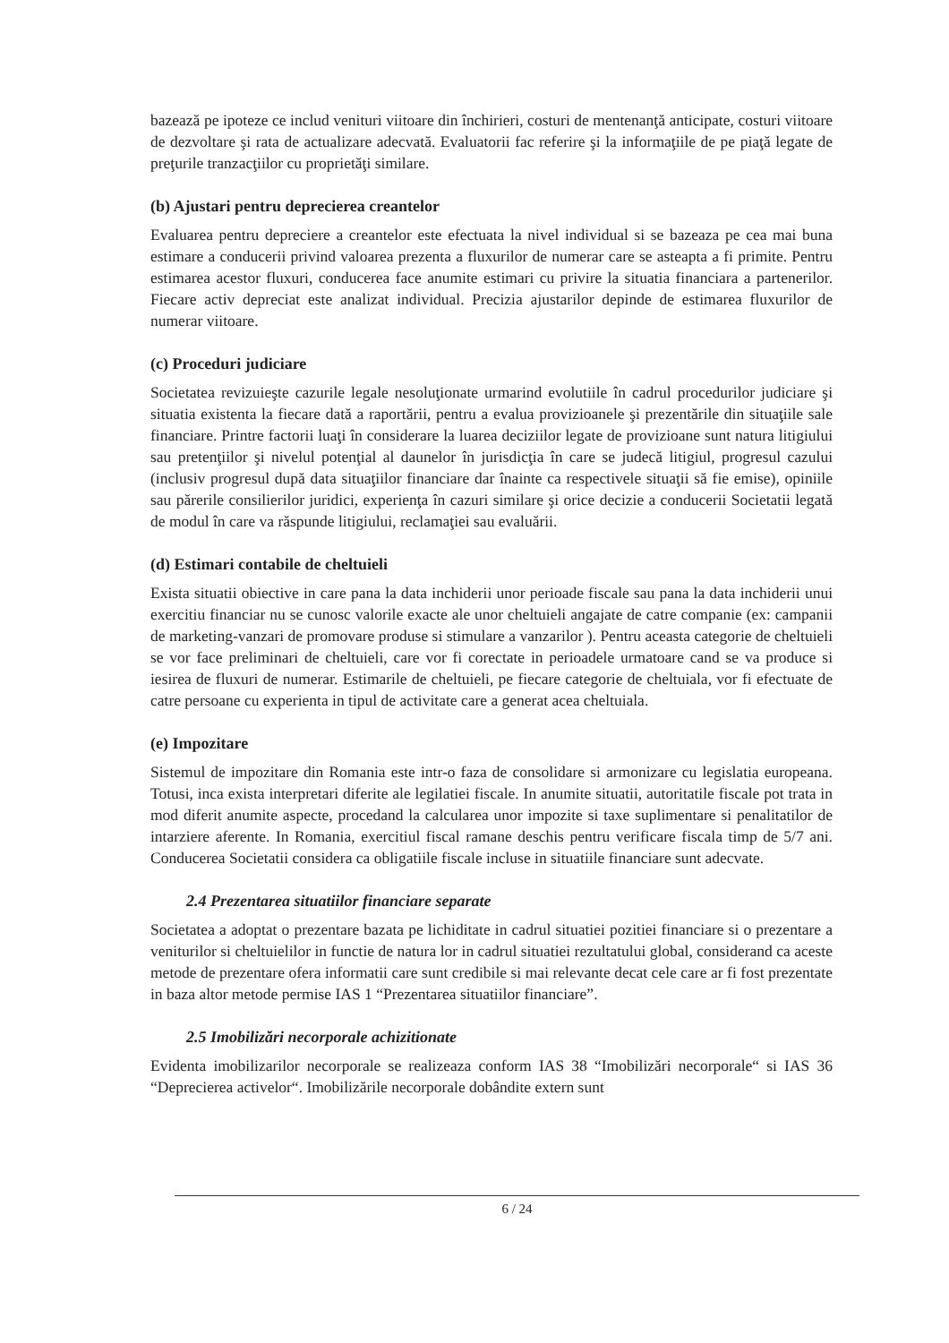bazează pe ipoteze ce includ venituri viitoare din închirieri, costuri de mentenanţă anticipate, costuri viitoare de dezvoltare şi rata de actualizare adecvată. Evaluatorii fac referire şi la informaţiile de pe piaţă legate de preţurile tranzacţiilor cu proprietăţi similare.
(b) Ajustari pentru deprecierea creantelor
Evaluarea pentru depreciere a creantelor este efectuata la nivel individual si se bazeaza pe cea mai buna estimare a conducerii privind valoarea prezenta a fluxurilor de numerar care se asteapta a fi primite. Pentru estimarea acestor fluxuri, conducerea face anumite estimari cu privire la situatia financiara a partenerilor. Fiecare activ depreciat este analizat individual. Precizia ajustarilor depinde de estimarea fluxurilor de numerar viitoare.
(c) Proceduri judiciare
Societatea revizuieşte cazurile legale nesoluţionate urmarind evolutiile în cadrul procedurilor judiciare şi situatia existenta la fiecare dată a raportării, pentru a evalua provizioanele şi prezentările din situaţiile sale financiare. Printre factorii luaţi în considerare la luarea deciziilor legate de provizioane sunt natura litigiului sau pretenţiilor şi nivelul potenţial al daunelor în jurisdicţia în care se judecă litigiul, progresul cazului (inclusiv progresul după data situaţiilor financiare dar înainte ca respectivele situaţii să fie emise), opiniile sau părerile consilierilor juridici, experienţa în cazuri similare şi orice decizie a conducerii Societatii legată de modul în care va răspunde litigiului, reclamaţiei sau evaluării.
(d) Estimari contabile de cheltuieli
Exista situatii obiective in care pana la data inchiderii unor perioade fiscale sau pana la data inchiderii unui exercitiu financiar nu se cunosc valorile exacte ale unor cheltuieli angajate de catre companie (ex: campanii de marketing-vanzari de promovare produse si stimulare a vanzarilor ). Pentru aceasta categorie de cheltuieli se vor face preliminari de cheltuieli, care vor fi corectate in perioadele urmatoare cand se va produce si iesirea de fluxuri de numerar. Estimarile de cheltuieli, pe fiecare categorie de cheltuiala, vor fi efectuate de catre persoane cu experienta in tipul de activitate care a generat acea cheltuiala.
(e) Impozitare
Sistemul de impozitare din Romania este intr-o faza de consolidare si armonizare cu legislatia europeana. Totusi, inca exista interpretari diferite ale legilatiei fiscale. In anumite situatii, autoritatile fiscale pot trata in mod diferit anumite aspecte, procedand la calcularea unor impozite si taxe suplimentare si penalitatilor de intarziere aferente. In Romania, exercitiul fiscal ramane deschis pentru verificare fiscala timp de 5/7 ani. Conducerea Societatii considera ca obligatiile fiscale incluse in situatiile financiare sunt adecvate.
2.4 Prezentarea situatiilor financiare separate
Societatea a adoptat o prezentare bazata pe lichiditate in cadrul situatiei pozitiei financiare si o prezentare a veniturilor si cheltuielilor in functie de natura lor in cadrul situatiei rezultatului global, considerand ca aceste metode de prezentare ofera informatii care sunt credibile si mai relevante decat cele care ar fi fost prezentate in baza altor metode permise IAS 1 “Prezentarea situatiilor financiare”.
2.5 Imobilizări necorporale achizitionate
Evidenta imobilizarilor necorporale se realizeaza conform IAS 38 “Imobilizări necorporale“ si IAS 36 “Deprecierea activelor“. Imobilizările necorporale dobândite extern sunt
6 / 24